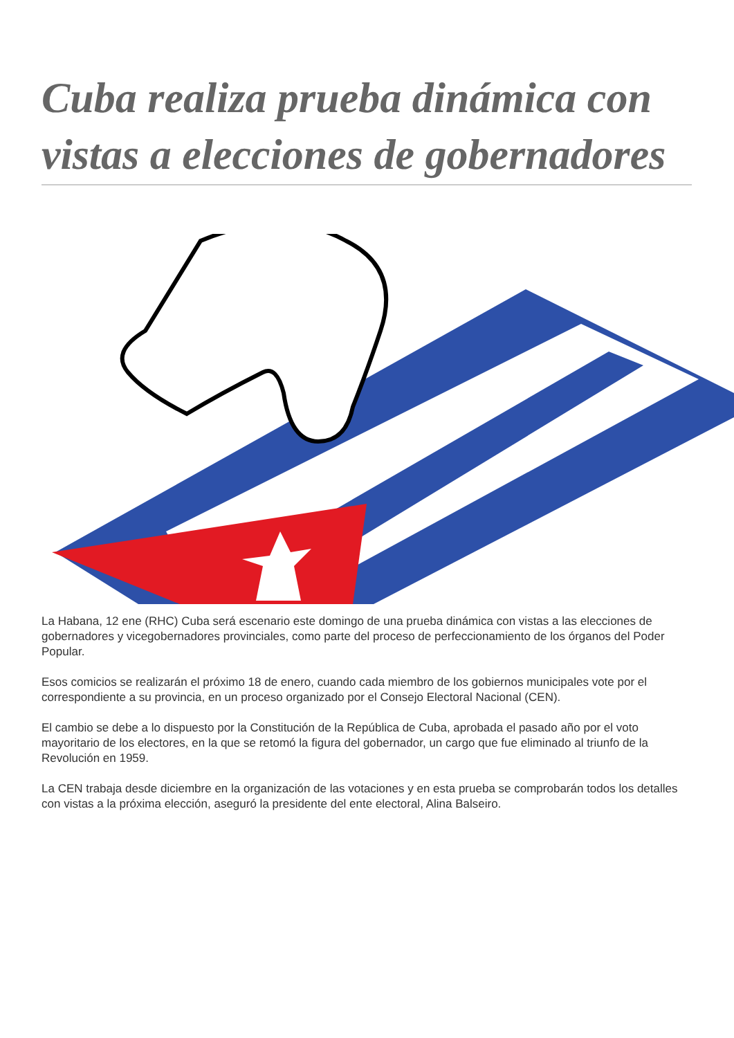Cuba realiza prueba dinámica con vistas a elecciones de gobernadores
La Habana, 12 ene (RHC) Cuba será escenario este domingo de una prueba dinámica con vistas a las elecciones de gobernadores y vicegobernadores provinciales, como parte del proceso de perfeccionamiento de los órganos del Poder Popular.
Esos comicios se realizarán el próximo 18 de enero, cuando cada miembro de los gobiernos municipales vote por el correspondiente a su provincia, en un proceso organizado por el Consejo Electoral Nacional (CEN).
El cambio se debe a lo dispuesto por la Constitución de la República de Cuba, aprobada el pasado año por el voto mayoritario de los electores, en la que se retomó la figura del gobernador, un cargo que fue eliminado al triunfo de la Revolución en 1959.
La CEN trabaja desde diciembre en la organización de las votaciones y en esta prueba se comprobarán todos los detalles con vistas a la próxima elección, aseguró la presidente del ente electoral, Alina Balseiro.